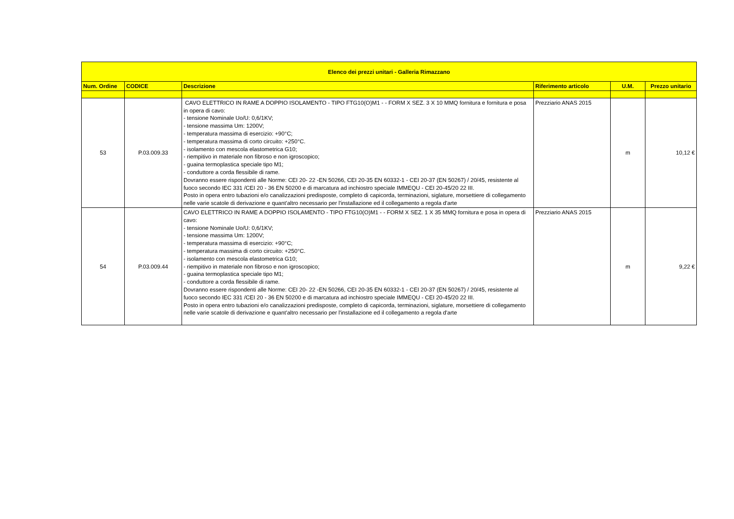| Elenco dei prezzi unitari - Galleria Rimazzano | | | | | |
| --- | --- | --- | --- | --- | --- |
| Num. Ordine | CODICE | Descrizione | Riferimento articolo | U.M. | Prezzo unitario |
| 53 | P.03.009.33 | CAVO ELETTRICO IN RAME A DOPPIO ISOLAMENTO - TIPO FTG10(O)M1 - - FORM X SEZ. 3 X 10 MMQ fornitura e fornitura e posa in opera di cavo: - tensione Nominale Uo/U: 0,6/1KV; - tensione massima Um: 1200V; - temperatura massima di esercizio: +90°C; - temperatura massima di corto circuito: +250°C. - isolamento con mescola elastometrica G10; - riempitivo in materiale non fibroso e non igroscopico; - guaina termoplastica speciale tipo M1; - conduttore a corda flessibile di rame. Dovranno essere rispondenti alle Norme: CEI 20- 22 -EN 50266, CEI 20-35 EN 60332-1 - CEI 20-37 (EN 50267) / 20/45, resistente al fuoco secondo IEC 331 /CEI 20 - 36 EN 50200 e di marcatura ad inchiostro speciale IMMEQU - CEI 20-45/20 22 III. Posto in opera entro tubazioni e/o canalizzazioni predisposte, completo di capicorda, terminazioni, siglature, morsettiere di collegamento nelle varie scatole di derivazione e quant'altro necessario per l'installazione ed il collegamento a regola d'arte | Prezziario ANAS 2015 | m | 10,12 € |
| 54 | P.03.009.44 | CAVO ELETTRICO IN RAME A DOPPIO ISOLAMENTO - TIPO FTG10(O)M1 - - FORM X SEZ. 1 X 35 MMQ fornitura e posa in opera di cavo: - tensione Nominale Uo/U: 0,6/1KV; - tensione massima Um: 1200V; - temperatura massima di esercizio: +90°C; - temperatura massima di corto circuito: +250°C. - isolamento con mescola elastometrica G10; - riempitivo in materiale non fibroso e non igroscopico; - guaina termoplastica speciale tipo M1; - conduttore a corda flessibile di rame. Dovranno essere rispondenti alle Norme: CEI 20- 22 -EN 50266, CEI 20-35 EN 60332-1 - CEI 20-37 (EN 50267) / 20/45, resistente al fuoco secondo IEC 331 /CEI 20 - 36 EN 50200 e di marcatura ad inchiostro speciale IMMEQU - CEI 20-45/20 22 III. Posto in opera entro tubazioni e/o canalizzazioni predisposte, completo di capicorda, terminazioni, siglature, morsettiere di collegamento nelle varie scatole di derivazione e quant'altro necessario per l'installazione ed il collegamento a regola d'arte | Prezziario ANAS 2015 | m | 9,22 € |